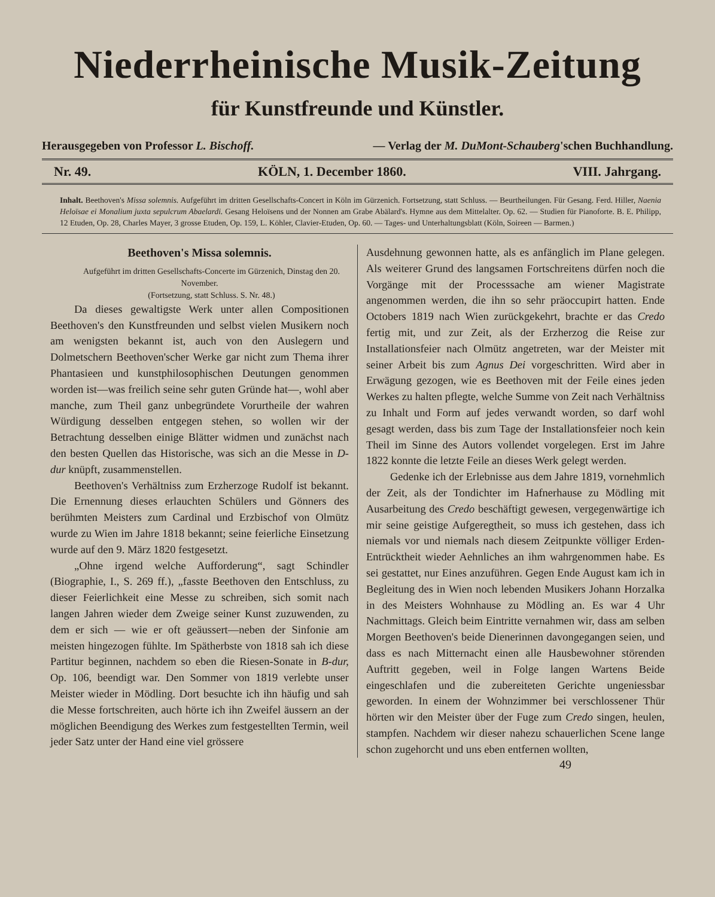Niederrheinische Musik-Zeitung
für Kunstfreunde und Künstler.
Herausgegeben von Professor L. Bischoff. — Verlag der M. DuMont-Schauberg'schen Buchhandlung.
Nr. 49. KÖLN, 1. December 1860. VIII. Jahrgang.
Inhalt. Beethoven's Missa solemnis. Aufgeführt im dritten Gesellschafts-Concert in Köln im Gürzenich. Fortsetzung, statt Schluss. — Beurtheilungen. Für Gesang. Ferd. Hiller, Naenia Heloïsae ei Monalium juxta sepulcrum Abaelardi. Gesang Heloïsens und der Nonnen am Grabe Abälard's. Hymne aus dem Mittelalter. Op. 62. — Studien für Pianoforte. B. E. Philipp, 12 Etuden, Op. 28, Charles Mayer, 3 grosse Etuden, Op. 159, L. Köhler, Clavier-Etuden, Op. 60. — Tages- und Unterhaltungsblatt (Köln, Soireen — Barmen.)
Beethoven's Missa solemnis.
Aufgeführt im dritten Gesellschafts-Concerte im Gürzenich, Dinstag den 20. November.
(Fortsetzung, statt Schluss. S. Nr. 48.)
Da dieses gewaltigste Werk unter allen Compositionen Beethoven's den Kunstfreunden und selbst vielen Musikern noch am wenigsten bekannt ist, auch von den Auslegern und Dolmetschern Beethoven'scher Werke gar nicht zum Thema ihrer Phantasieen und kunstphilosophischen Deutungen genommen worden ist—was freilich seine sehr guten Gründe hat—, wohl aber manche, zum Theil ganz unbegründete Vorurtheile der wahren Würdigung desselben entgegen stehen, so wollen wir der Betrachtung desselben einige Blätter widmen und zunächst nach den besten Quellen das Historische, was sich an die Messe in D-dur knüpft, zusammenstellen.
Beethoven's Verhältniss zum Erzherzoge Rudolf ist bekannt. Die Ernennung dieses erlauchten Schülers und Gönners des berühmten Meisters zum Cardinal und Erzbischof von Olmütz wurde zu Wien im Jahre 1818 bekannt; seine feierliche Einsetzung wurde auf den 9. März 1820 festgesetzt.
„Ohne irgend welche Aufforderung“, sagt Schindler (Biographie, I., S. 269 ff.), „fasste Beethoven den Entschluss, zu dieser Feierlichkeit eine Messe zu schreiben, sich somit nach langen Jahren wieder dem Zweige seiner Kunst zuzuwenden, zu dem er sich — wie er oft geäussert—neben der Sinfonie am meisten hingezogen fühlte. Im Spätherbste von 1818 sah ich diese Partitur beginnen, nachdem so eben die Riesen-Sonate in B-dur, Op. 106, beendigt war. Den Sommer von 1819 verlebte unser Meister wieder in Mödling. Dort besuchte ich ihn häufig und sah die Messe fortschreiten, auch hörte ich ihn Zweifel äussern an der möglichen Beendigung des Werkes zum festgestellten Termin, weil jeder Satz unter der Hand eine viel grössere
Ausdehnung gewonnen hatte, als es anfänglich im Plane gelegen. Als weiterer Grund des langsamen Fortschreitens dürfen noch die Vorgänge mit der Processsache am wiener Magistrate angenommen werden, die ihn so sehr präoccupirt hatten. Ende Octobers 1819 nach Wien zurückgekehrt, brachte er das Credo fertig mit, und zur Zeit, als der Erzherzog die Reise zur Installationsfeier nach Olmütz angetreten, war der Meister mit seiner Arbeit bis zum Agnus Dei vorgeschritten. Wird aber in Erwägung gezogen, wie es Beethoven mit der Feile eines jeden Werkes zu halten pflegte, welche Summe von Zeit nach Verhältniss zu Inhalt und Form auf jedes verwandt worden, so darf wohl gesagt werden, dass bis zum Tage der Installationsfeier noch kein Theil im Sinne des Autors vollendet vorgelegen. Erst im Jahre 1822 konnte die letzte Feile an dieses Werk gelegt werden.
Gedenke ich der Erlebnisse aus dem Jahre 1819, vornehmlich der Zeit, als der Tondichter im Hafnerhause zu Mödling mit Ausarbeitung des Credo beschäftigt gewesen, vergegenwärtige ich mir seine geistige Aufgeregtheit, so muss ich gestehen, dass ich niemals vor und niemals nach diesem Zeitpunkte völliger Erden-Entrücktheit wieder Aehnliches an ihm wahrgenommen habe. Es sei gestattet, nur Eines anzuführen. Gegen Ende August kam ich in Begleitung des in Wien noch lebenden Musikers Johann Horzalka in des Meisters Wohnhause zu Mödling an. Es war 4 Uhr Nachmittags. Gleich beim Eintritte vernahmen wir, dass am selben Morgen Beethoven's beide Dienerinnen davongegangen seien, und dass es nach Mitternacht einen alle Hausbewohner störenden Auftritt gegeben, weil in Folge langen Wartens Beide eingeschlafen und die zubereiteten Gerichte ungeniessbar geworden. In einem der Wohnzimmer bei verschlossener Thür hörten wir den Meister über der Fuge zum Credo singen, heulen, stampfen. Nachdem wir dieser nahezu schauerlichen Scene lange schon zugehorcht und uns eben entfernen wollten,
49